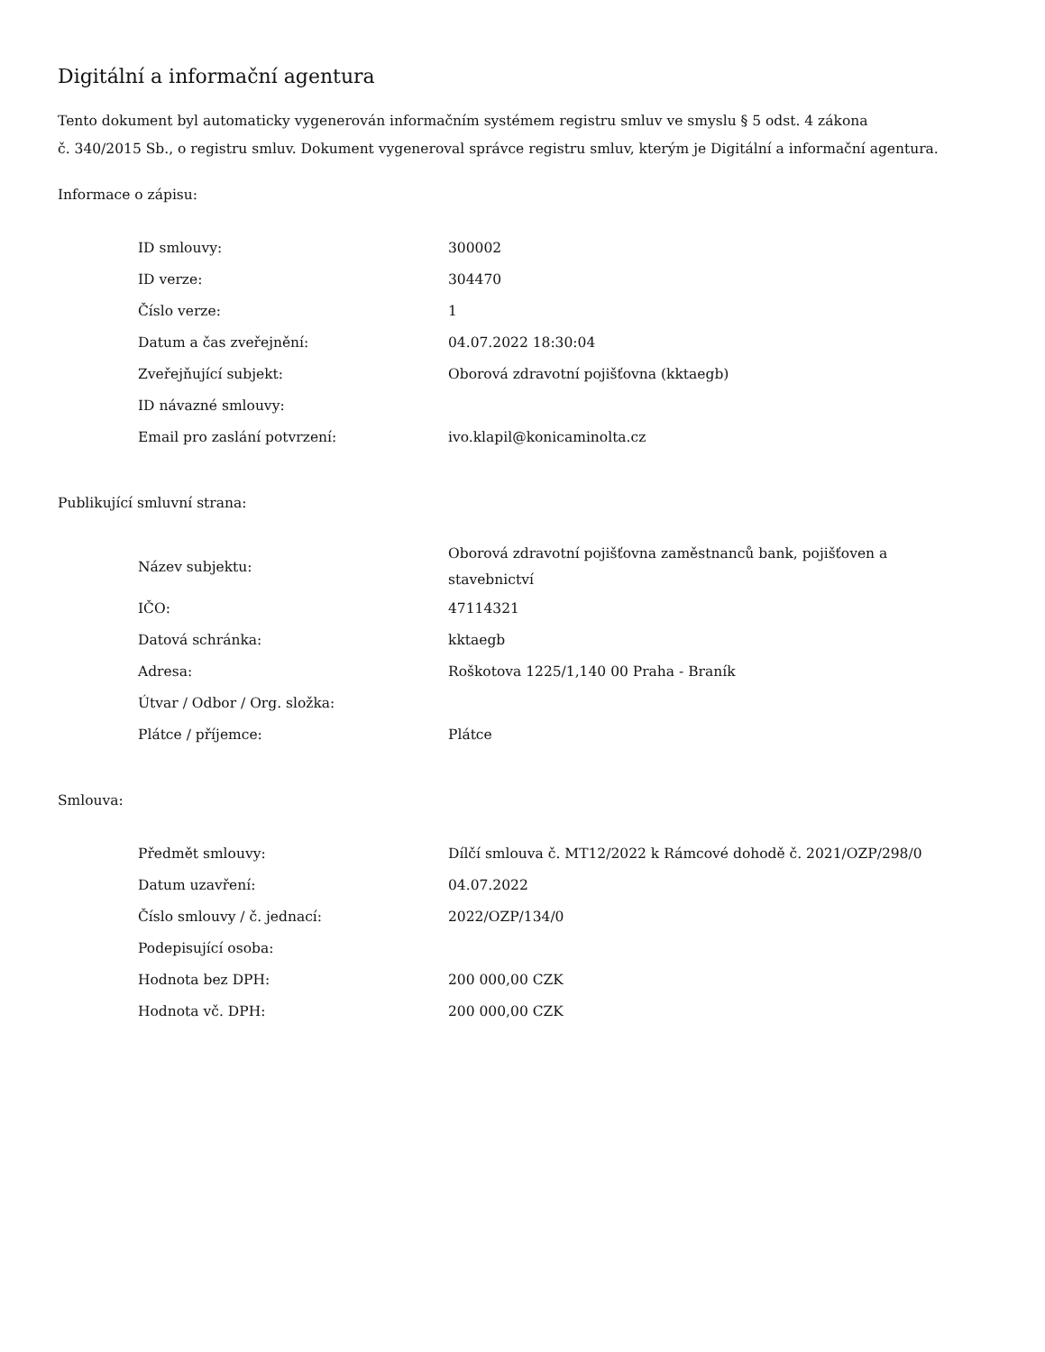Digitální a informační agentura
Tento dokument byl automaticky vygenerován informačním systémem registru smluv ve smyslu § 5 odst. 4 zákona
č. 340/2015 Sb., o registru smluv. Dokument vygeneroval správce registru smluv, kterým je Digitální a informační agentura.
Informace o zápisu:
| ID smlouvy: | 300002 |
| ID verze: | 304470 |
| Číslo verze: | 1 |
| Datum a čas zveřejnění: | 04.07.2022 18:30:04 |
| Zveřejňující subjekt: | Oborová zdravotní pojišťovna (kktaegb) |
| ID návazné smlouvy: | |
| Email pro zaslání potvrzení: | ivo.klapil@konicaminolta.cz |
Publikující smluvní strana:
| Název subjektu: | Oborová zdravotní pojišťovna zaměstnanců bank, pojišťoven a stavebnictví |
| IČO: | 47114321 |
| Datová schránka: | kktaegb |
| Adresa: | Roškotova 1225/1,140 00 Praha - Braník |
| Útvar / Odbor / Org. složka: | |
| Plátce / příjemce: | Plátce |
Smlouva:
| Předmět smlouvy: | Dílčí smlouva č. MT12/2022 k Rámcové dohodě č. 2021/OZP/298/0 |
| Datum uzavření: | 04.07.2022 |
| Číslo smlouvy / č. jednací: | 2022/OZP/134/0 |
| Podepisující osoba: | |
| Hodnota bez DPH: | 200 000,00 CZK |
| Hodnota vč. DPH: | 200 000,00 CZK |